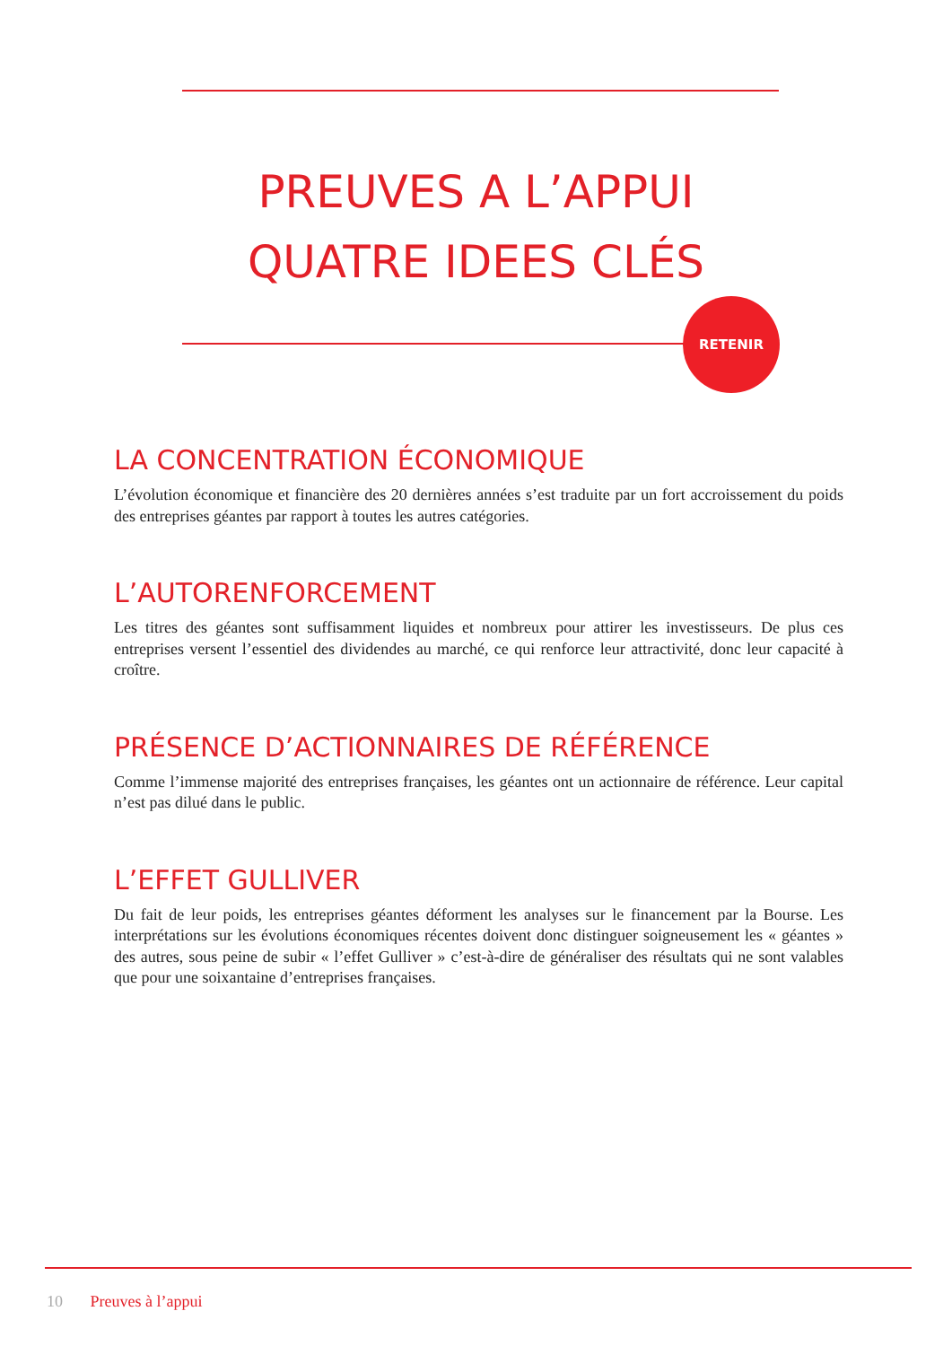PREUVES A L’APPUI
QUATRE IDEES CLÉS
RETENIR
LA CONCENTRATION ÉCONOMIQUE
L’évolution économique et financière des 20 dernières années s’est traduite par un fort accroissement du poids des entreprises géantes par rapport à toutes les autres catégories.
L’AUTORENFORCEMENT
Les titres des géantes sont suffisamment liquides et nombreux pour attirer les investisseurs. De plus ces entreprises versent l’essentiel des dividendes au marché, ce qui renforce leur attractivité, donc leur capacité à croître.
PRÉSENCE D’ACTIONNAIRES DE RÉFÉRENCE
Comme l’immense majorité des entreprises françaises, les géantes ont un actionnaire de référence. Leur capital n’est pas dilué dans le public.
L’EFFET GULLIVER
Du fait de leur poids, les entreprises géantes déforment les analyses sur le financement par la Bourse. Les interprétations sur les évolutions économiques récentes doivent donc distinguer soigneusement les « géantes » des autres, sous peine de subir « l’effet Gulliver » c’est-à-dire de généraliser des résultats qui ne sont valables que pour une soixantaine d’entreprises françaises.
10 Preuves à l’appui